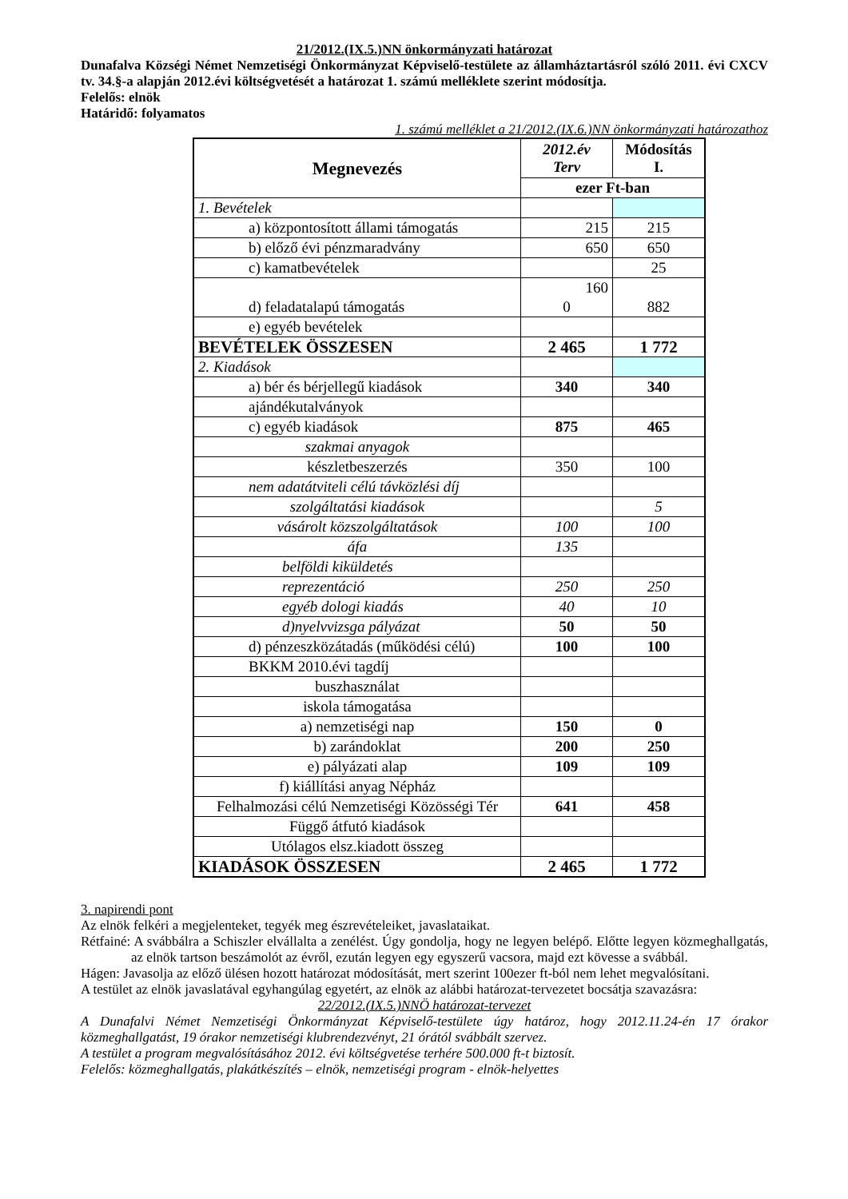21/2012.(IX.5.)NN önkormányzati határozat
Dunafalva Községi Német Nemzetiségi Önkormányzat Képviselő-testülete az államháztartásról szóló 2011. évi CXCV tv. 34.§-a alapján 2012.évi költségvetését a határozat 1. számú melléklete szerint módosítja.
Felelős: elnök
Határidő: folyamatos
1. számú melléklet a 21/2012.(IX.6.)NN önkormányzati határozathoz
| Megnevezés | 2012.év Terv | Módosítás I. |
| --- | --- | --- |
| | ezer Ft-ban | |
| 1. Bevételek | | |
| a) központosított állami támogatás | 215 | 215 |
| b) előző évi pénzmaradvány | 650 | 650 |
| c) kamatbevételek | | 25 |
| d) feladatalapú támogatás | 160 0 | 882 |
| e) egyéb bevételek | | |
| BEVÉTELEK ÖSSZESEN | 2 465 | 1 772 |
| 2. Kiadások | | |
| a) bér és bérjellegű kiadások | 340 | 340 |
| ajándékutalványok | | |
| c) egyéb kiadások | 875 | 465 |
| szakmai anyagok | | |
| készletbeszerzés | 350 | 100 |
| nem adatátviteli célú távközlési díj | | |
| szolgáltatási kiadások | | 5 |
| vásárolt közszolgáltatások | 100 | 100 |
| áfa | 135 | |
| belföldi kiküldetés | | |
| reprezentáció | 250 | 250 |
| egyéb dologi kiadás | 40 | 10 |
| d)nyelvvizsga pályázat | 50 | 50 |
| d) pénzeszközátadás (működési célú) | 100 | 100 |
| BKKM 2010.évi tagdíj | | |
| buszhasználat | | |
| iskola támogatása | | |
| a) nemzetiségi nap | 150 | 0 |
| b) zarándoklat | 200 | 250 |
| e) pályázati alap | 109 | 109 |
| f) kiállítási anyag Népház | | |
| Felhalmozási célú Nemzetiségi Közösségi Tér | 641 | 458 |
| Függő átfutó kiadások | | |
| Utólagos elsz.kiadott összeg | | |
| KIADÁSOK ÖSSZESEN | 2 465 | 1 772 |
3. napirendi pont
Az elnök felkéri a megjelenteket, tegyék meg észrevételeiket, javaslataikat.
Rétfainé: A svábbálra a Schiszler elvállalta a zenélést. Úgy gondolja, hogy ne legyen belépő. Előtte legyen közmeghallgatás, az elnök tartson beszámolót az évről, ezután legyen egy egyszerű vacsora, majd ezt kövesse a svábbál.
Hágen: Javasolja az előző ülésen hozott határozat módosítását, mert szerint 100ezer ft-ból nem lehet megvalósítani.
A testület az elnök javaslatával egyhangúlag egyetért, az elnök az alábbi határozat-tervezetet bocsátja szavazásra:
22/2012.(IX.5.)NNÖ határozat-tervezet
A Dunafalvi Német Nemzetiségi Önkormányzat Képviselő-testülete úgy határoz, hogy 2012.11.24-én 17 órakor közmeghallgatást, 19 órakor nemzetiségi klubrendezvényt, 21 órától svábbált szervez.
A testület a program megvalósításához 2012. évi költségvetése terhére 500.000 ft-t biztosít.
Felelős: közmeghallgatás, plakátkészítés – elnök, nemzetiségi program - elnök-helyettes